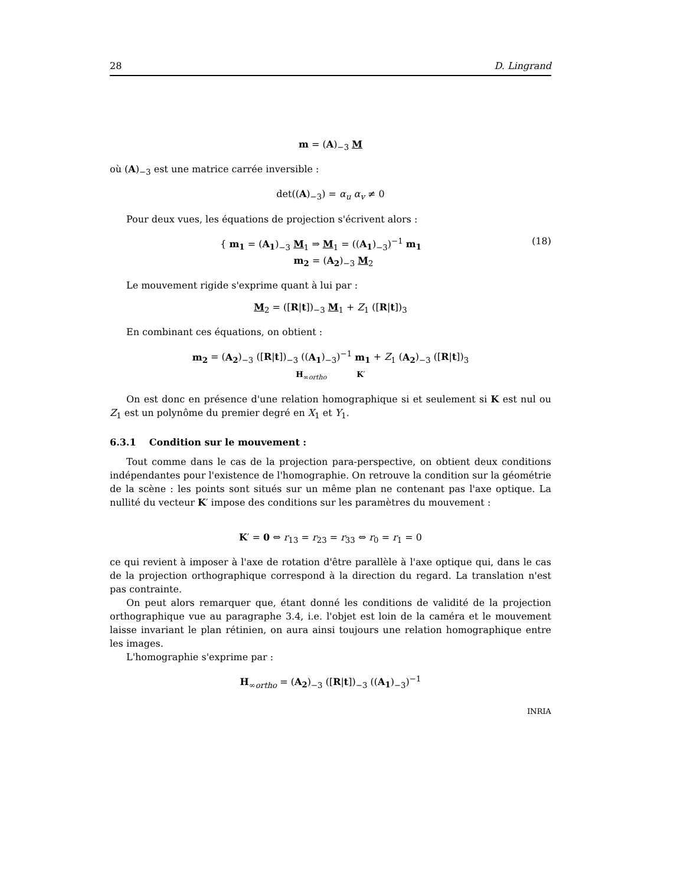28 D. Lingrand
m = (A)<sub>−3</sub> M
où (A)<sub>−3</sub> est une matrice carrée inversible :
det((A)<sub>−3</sub>) = α<sub>u</sub> α<sub>v</sub> ≠ 0
Pour deux vues, les équations de projection s'écrivent alors :
(18) { m<sub>1</sub> = (A<sub>1</sub>)<sub>−3</sub> M<sub>1</sub> ⇒ M<sub>1</sub> = ((A<sub>1</sub>)<sub>−3</sub>)<sup>−1</sup> m<sub>1</sub>
m<sub>2</sub> = (A<sub>2</sub>)<sub>−3</sub> M<sub>2</sub>
Le mouvement rigide s'exprime quant à lui par :
M<sub>2</sub> = ([R|t])<sub>−3</sub> M<sub>1</sub> + Z<sub>1</sub> ([R|t])<sub>3</sub>
En combinant ces équations, on obtient :
m<sub>2</sub> = (A<sub>2</sub>)<sub>−3</sub> ([R|t])<sub>−3</sub> ((A<sub>1</sub>)<sub>−3</sub>)<sup>−1</sup> m<sub>1</sub> + Z<sub>1</sub> (A<sub>2</sub>)<sub>−3</sub> ([R|t])<sub>3</sub>
H<sub>∞ortho</sub> K′
On est donc en présence d'une relation homographique si et seulement si K est nul ou Z<sub>1</sub> est un polynôme du premier degré en X<sub>1</sub> et Y<sub>1</sub>.
6.3.1 Condition sur le mouvement :
Tout comme dans le cas de la projection para-perspective, on obtient deux conditions indépendantes pour l'existence de l'homographie. On retrouve la condition sur la géométrie de la scène : les points sont situés sur un même plan ne contenant pas l'axe optique. La nullité du vecteur K′ impose des conditions sur les paramètres du mouvement :
K′ = 0 ⇔ r<sub>13</sub> = r<sub>23</sub> = r<sub>33</sub> ⇔ r<sub>0</sub> = r<sub>1</sub> = 0
ce qui revient à imposer à l'axe de rotation d'être parallèle à l'axe optique qui, dans le cas de la projection orthographique correspond à la direction du regard. La translation n'est pas contrainte.
On peut alors remarquer que, étant donné les conditions de validité de la projection orthographique vue au paragraphe 3.4, i.e. l'objet est loin de la caméra et le mouvement laisse invariant le plan rétinien, on aura ainsi toujours une relation homographique entre les images.
L'homographie s'exprime par :
H<sub>∞ortho</sub> = (A<sub>2</sub>)<sub>−3</sub> ([R|t])<sub>−3</sub> ((A<sub>1</sub>)<sub>−3</sub>)<sup>−1</sup>
INRIA